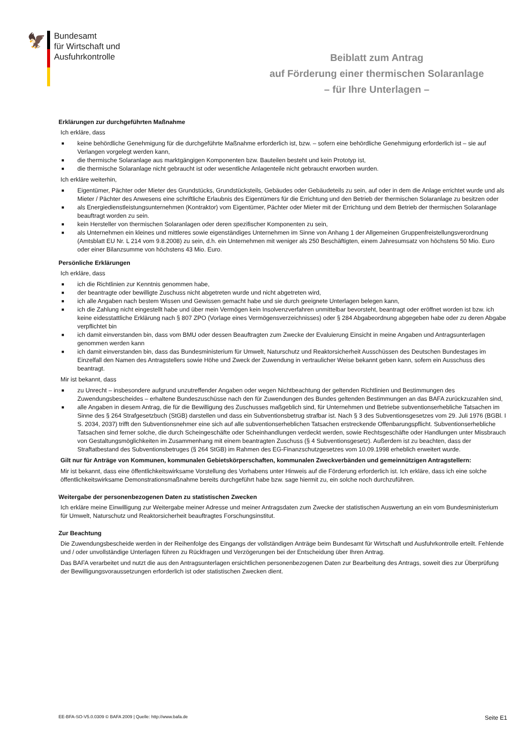🦅
Bundesamt
für Wirtschaft und
Ausfuhrkontrolle
Beiblatt zum Antrag
auf Förderung einer thermischen Solaranlage
– für Ihre Unterlagen –
Erklärungen zur durchgeführten Maßnahme
Ich erkläre, dass
■ keine behördliche Genehmigung für die durchgeführte Maßnahme erforderlich ist, bzw. – sofern eine behördliche Genehmigung erforderlich ist – sie auf Verlangen vorgelegt werden kann,
■ die thermische Solaranlage aus marktgängigen Komponenten bzw. Bauteilen besteht und kein Prototyp ist,
■ die thermische Solaranlage nicht gebraucht ist oder wesentliche Anlagenteile nicht gebraucht erworben wurden.
Ich erkläre weiterhin,
■ Eigentümer, Pächter oder Mieter des Grundstücks, Grundstücksteils, Gebäudes oder Gebäudeteils zu sein, auf oder in dem die Anlage errichtet wurde und als Mieter / Pächter des Anwesens eine schriftliche Erlaubnis des Eigentümers für die Errichtung und den Betrieb der thermischen Solaranlage zu besitzen oder
■ als Energiedienstleistungsunternehmen (Kontraktor) vom Eigentümer, Pächter oder Mieter mit der Errichtung und dem Betrieb der thermischen Solaranlage beauftragt worden zu sein.
■ kein Hersteller von thermischen Solaranlagen oder deren spezifischer Komponenten zu sein,
■ als Unternehmen ein kleines und mittleres sowie eigenständiges Unternehmen im Sinne von Anhang 1 der Allgemeinen Gruppenfreistellungsverordnung (Amtsblatt EU Nr. L 214 vom 9.8.2008) zu sein, d.h. ein Unternehmen mit weniger als 250 Beschäftigten, einem Jahresumsatz von höchstens 50 Mio. Euro oder einer Bilanzsumme von höchstens 43 Mio. Euro.
Persönliche Erklärungen
Ich erkläre, dass
■ ich die Richtlinien zur Kenntnis genommen habe,
■ der beantragte oder bewilligte Zuschuss nicht abgetreten wurde und nicht abgetreten wird,
■ ich alle Angaben nach bestem Wissen und Gewissen gemacht habe und sie durch geeignete Unterlagen belegen kann,
■ ich die Zahlung nicht eingestellt habe und über mein Vermögen kein Insolvenzverfahren unmittelbar bevorsteht, beantragt oder eröffnet worden ist bzw. ich keine eidesstattliche Erklärung nach § 807 ZPO (Vorlage eines Vermögensverzeichnisses) oder § 284 Abgabeordnung abgegeben habe oder zu deren Abgabe verpflichtet bin
■ ich damit einverstanden bin, dass vom BMU oder dessen Beauftragten zum Zwecke der Evaluierung Einsicht in meine Angaben und Antragsunterlagen genommen werden kann
■ ich damit einverstanden bin, dass das Bundesministerium für Umwelt, Naturschutz und Reaktorsicherheit Ausschüssen des Deutschen Bundestages im Einzelfall den Namen des Antragstellers sowie Höhe und Zweck der Zuwendung in vertraulicher Weise bekannt geben kann, sofern ein Ausschuss dies beantragt.
Mir ist bekannt, dass
■ zu Unrecht – insbesondere aufgrund unzutreffender Angaben oder wegen Nichtbeachtung der geltenden Richtlinien und Bestimmungen des Zuwendungsbescheides – erhaltene Bundeszuschüsse nach den für Zuwendungen des Bundes geltenden Bestimmungen an das BAFA zurückzuzahlen sind,
■ alle Angaben in diesem Antrag, die für die Bewilligung des Zuschusses maßgeblich sind, für Unternehmen und Betriebe subventionserhebliche Tatsachen im Sinne des § 264 Strafgesetzbuch (StGB) darstellen und dass ein Subventionsbetrug strafbar ist. Nach § 3 des Subventionsgesetzes vom 29. Juli 1976 (BGBl. I S. 2034, 2037) trifft den Subventionsnehmer eine sich auf alle subventionserheblichen Tatsachen erstreckende Offenbarungspflicht. Subventionserhebliche Tatsachen sind ferner solche, die durch Scheingeschäfte oder Scheinhandlungen verdeckt werden, sowie Rechtsgeschäfte oder Handlungen unter Missbrauch von Gestaltungsmöglichkeiten im Zusammenhang mit einem beantragten Zuschuss (§ 4 Subventionsgesetz). Außerdem ist zu beachten, dass der Straftatbestand des Subventionsbetruges (§ 264 StGB) im Rahmen des EG-Finanzschutzgesetzes vom 10.09.1998 erheblich erweitert wurde.
Gilt nur für Anträge von Kommunen, kommunalen Gebietskörperschaften, kommunalen Zweckverbänden und gemeinnützigen Antragstellern:
Mir ist bekannt, dass eine öffentlichkeitswirksame Vorstellung des Vorhabens unter Hinweis auf die Förderung erforderlich ist. Ich erkläre, dass ich eine solche öffentlichkeitswirksame Demonstrationsmaßnahme bereits durchgeführt habe bzw. sage hiermit zu, ein solche noch durchzuführen.
Weitergabe der personenbezogenen Daten zu statistischen Zwecken
Ich erkläre meine Einwilligung zur Weitergabe meiner Adresse und meiner Antragsdaten zum Zwecke der statistischen Auswertung an ein vom Bundesministerium für Umwelt, Naturschutz und Reaktorsicherheit beauftragtes Forschungsinstitut.
Zur Beachtung
Die Zuwendungsbescheide werden in der Reihenfolge des Eingangs der vollständigen Anträge beim Bundesamt für Wirtschaft und Ausfuhrkontrolle erteilt. Fehlende und / oder unvollständige Unterlagen führen zu Rückfragen und Verzögerungen bei der Entscheidung über Ihren Antrag.
Das BAFA verarbeitet und nutzt die aus den Antragsunterlagen ersichtlichen personenbezogenen Daten zur Bearbeitung des Antrags, soweit dies zur Überprüfung der Bewilligungsvoraussetzungen erforderlich ist oder statistischen Zwecken dient.
EE-BFA-SO-V5.0.0309 © BAFA 2009 | Quelle: http://www.bafa.de Seite E1